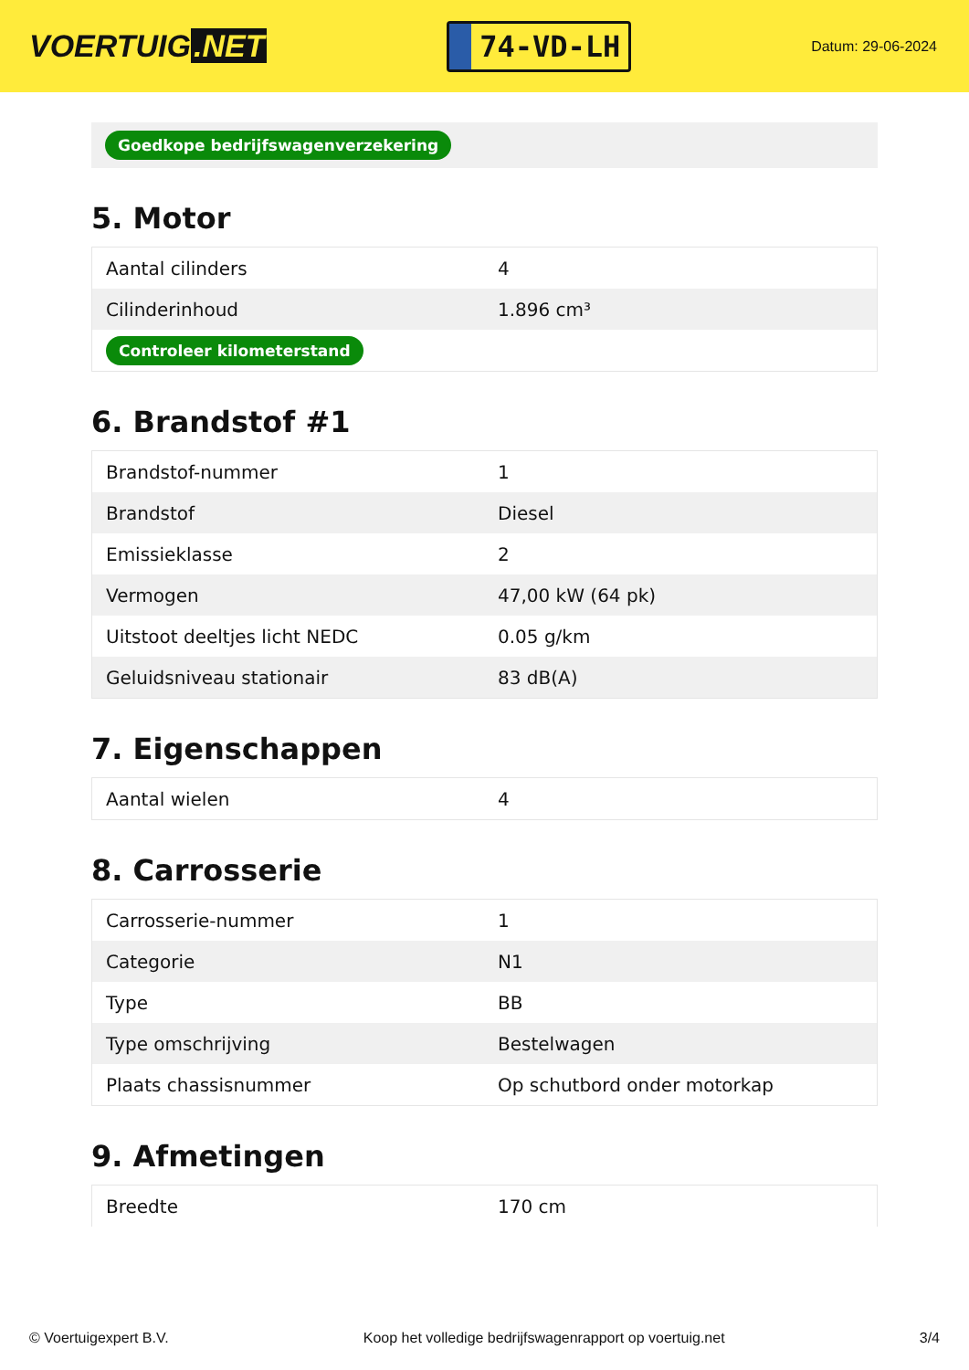VOERTUIG.NET
74-VD-LH
Datum: 29-06-2024
Goedkope bedrijfswagenverzekering
5. Motor
| Aantal cilinders | 4 |
| Cilinderinhoud | 1.896 cm³ |
| Controleer kilometerstand | |
6. Brandstof #1
| Brandstof-nummer | 1 |
| Brandstof | Diesel |
| Emissieklasse | 2 |
| Vermogen | 47,00 kW (64 pk) |
| Uitstoot deeltjes licht NEDC | 0.05 g/km |
| Geluidsniveau stationair | 83 dB(A) |
7. Eigenschappen
| Aantal wielen | 4 |
8. Carrosserie
| Carrosserie-nummer | 1 |
| Categorie | N1 |
| Type | BB |
| Type omschrijving | Bestelwagen |
| Plaats chassisnummer | Op schutbord onder motorkap |
9. Afmetingen
| Breedte | 170 cm |
© Voertuigexpert B.V. Koop het volledige bedrijfswagenrapport op voertuig.net 3/4